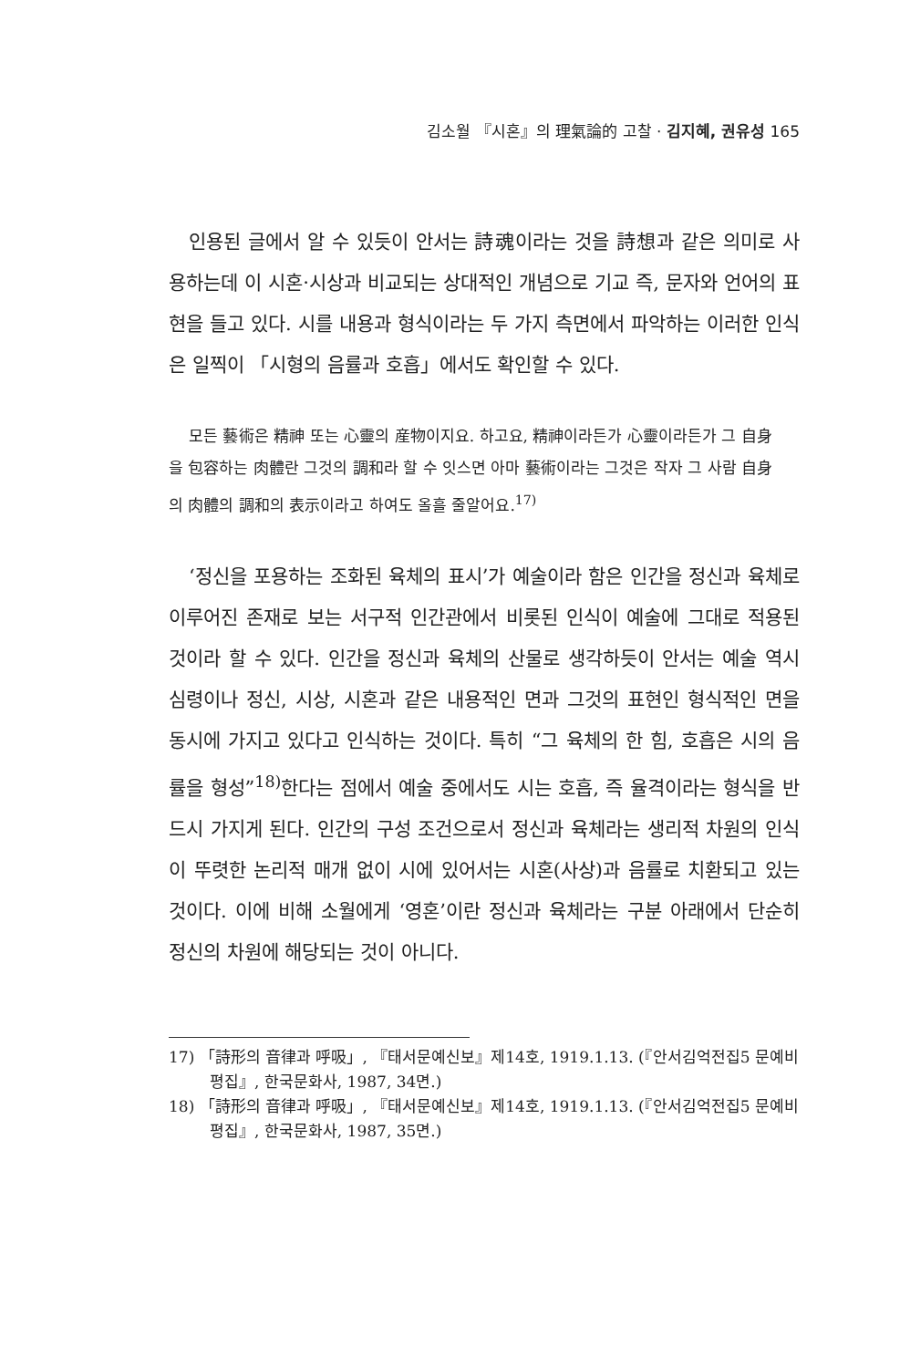김소월 『시혼』의 理氣論的 고찰 · 김지혜, 권유성 165
인용된 글에서 알 수 있듯이 안서는 詩魂이라는 것을 詩想과 같은 의미로 사용하는데 이 시혼·시상과 비교되는 상대적인 개념으로 기교 즉, 문자와 언어의 표현을 들고 있다. 시를 내용과 형식이라는 두 가지 측면에서 파악하는 이러한 인식은 일찍이 「시형의 음률과 호흡」에서도 확인할 수 있다.
모든 藝術은 精神 또는 心靈의 産物이지요. 하고요, 精神이라든가 心靈이라든가 그 自身을 包容하는 肉體란 그것의 調和라 할 수 잇스면 아마 藝術이라는 그것은 작자 그 사람 自身의 肉體의 調和의 表示이라고 하여도 올흘 줄알어요.<sup>17)</sup>
‘정신을 포용하는 조화된 육체의 표시’가 예술이라 함은 인간을 정신과 육체로 이루어진 존재로 보는 서구적 인간관에서 비롯된 인식이 예술에 그대로 적용된 것이라 할 수 있다. 인간을 정신과 육체의 산물로 생각하듯이 안서는 예술 역시 심령이나 정신, 시상, 시혼과 같은 내용적인 면과 그것의 표현인 형식적인 면을 동시에 가지고 있다고 인식하는 것이다. 특히 “그 육체의 한 힘, 호흡은 시의 음률을 형성”<sup>18)</sup>한다는 점에서 예술 중에서도 시는 호흡, 즉 율격이라는 형식을 반드시 가지게 된다. 인간의 구성 조건으로서 정신과 육체라는 생리적 차원의 인식이 뚜렷한 논리적 매개 없이 시에 있어서는 시혼(사상)과 음률로 치환되고 있는 것이다. 이에 비해 소월에게 ‘영혼’이란 정신과 육체라는 구분 아래에서 단순히 정신의 차원에 해당되는 것이 아니다.
17) 「詩形의 音律과 呼吸」, 『태서문예신보』제14호, 1919.1.13. (『안서김억전집5 문예비평집』, 한국문화사, 1987, 34면.)
18) 「詩形의 音律과 呼吸」, 『태서문예신보』제14호, 1919.1.13. (『안서김억전집5 문예비평집』, 한국문화사, 1987, 35면.)